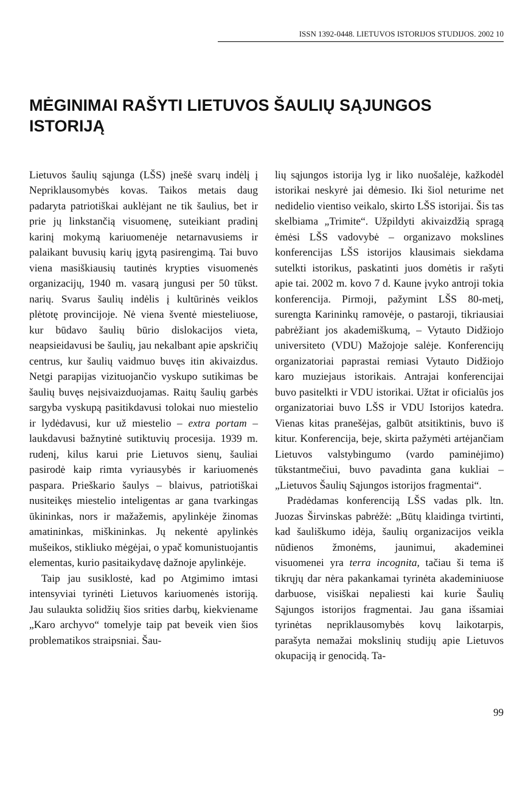ISSN 1392-0448. LIETUVOS ISTORIJOS STUDIJOS. 2002 10
MĖGINIMAI RAŠYTI LIETUVOS ŠAULIŲ SĄJUNGOS ISTORIJĄ
Lietuvos šaulių sąjunga (LŠS) įnešė svarų indėlį į Nepriklausomybės kovas. Taikos metais daug padaryta patriotiškai auklėjant ne tik šaulius, bet ir prie jų linkstančią visuomenę, suteikiant pradinį karinį mokymą kariuomenėje netarnavusiems ir palaikant buvusių karių įgytą pasirengimą. Tai buvo viena masiškiausių tautinės krypties visuomenės organizacijų, 1940 m. vasarą jungusi per 50 tūkst. narių. Svarus šaulių indėlis į kultūrinės veiklos plėtotę provincijoje. Nė viena šventė miesteliuose, kur būdavo šaulių būrio dislokacijos vieta, neapsieidavusi be šaulių, jau nekalbant apie apskričių centrus, kur šaulių vaidmuo buvęs itin akivaizdus. Netgi parapijas vizituojančio vyskupo sutikimas be šaulių buvęs neįsivaizduojamas. Raitų šaulių garbės sargyba vyskupą pasitikdavusi tolokai nuo miestelio ir lydėdavusi, kur už miestelio – extra portam – laukdavusi bažnytinė sutiktuvių procesija. 1939 m. rudenį, kilus karui prie Lietuvos sienų, šauliai pasirodė kaip rimta vyriausybės ir kariuomenės paspara. Prieškario šaulys – blaivus, patriotiškai nusiteikęs miestelio inteligentas ar gana tvarkingas ūkininkas, nors ir mažažemis, apylinkėje žinomas amatininkas, miškininkas. Jų nekentė apylinkės mušeikos, stikliuko mėgėjai, o ypač komunistuojantis elementas, kurio pasitaikydavę dažnoje apylinkėje.
Taip jau susiklostė, kad po Atgimimo imtasi intensyviai tyrinėti Lietuvos kariuomenės istoriją. Jau sulaukta solidžių šios srities darbų, kiekviename „Karo archyvo“ tomelyje taip pat beveik vien šios problematikos straipsniai. Šau-
lių sąjungos istorija lyg ir liko nuošalėje, kažkodėl istorikai neskyrė jai dėmesio. Iki šiol neturime net nedidelio vientiso veikalo, skirto LŠS istorijai. Šis tas skelbiama „Trimite“. Užpildyti akivaizdžią spragą ėmėsi LŠS vadovybė – organizavo mokslines konferencijas LŠS istorijos klausimais siekdama sutelkti istorikus, paskatinti juos domėtis ir rašyti apie tai. 2002 m. kovo 7 d. Kaune įvyko antroji tokia konferencija. Pirmoji, pažymint LŠS 80-metį, surengta Karininkų ramovėje, o pastaroji, tikriausiai pabrėžiant jos akademiškumą, – Vytauto Didžiojo universiteto (VDU) Mažojoje salėje. Konferencijų organizatoriai paprastai remiasi Vytauto Didžiojo karo muziejaus istorikais. Antrajai konferencijai buvo pasitelkti ir VDU istorikai. Užtat ir oficialūs jos organizatoriai buvo LŠS ir VDU Istorijos katedra. Vienas kitas pranešėjas, galbūt atsitiktinis, buvo iš kitur. Konferencija, beje, skirta pažymėti artėjančiam Lietuvos valstybingumo (vardo paminėjimo) tūkstantmečiui, buvo pavadinta gana kukliai – „Lietuvos Šaulių Sąjungos istorijos fragmentai“.
Pradėdamas konferenciją LŠS vadas plk. ltn. Juozas Širvinskas pabrėžė: „Būtų klaidinga tvirtinti, kad šauliškumo idėja, šaulių organizacijos veikla nūdienos žmonėms, jaunimui, akademinei visuomenei yra terra incognita, tačiau ši tema iš tikrųjų dar nėra pakankamai tyrinėta akademiniuose darbuose, visiškai nepaliesti kai kurie Šaulių Sąjungos istorijos fragmentai. Jau gana išsamiai tyrinėtas nepriklausomybės kovų laikotarpis, parašyta nemažai mokslinių studijų apie Lietuvos okupaciją ir genocidą. Ta-
99